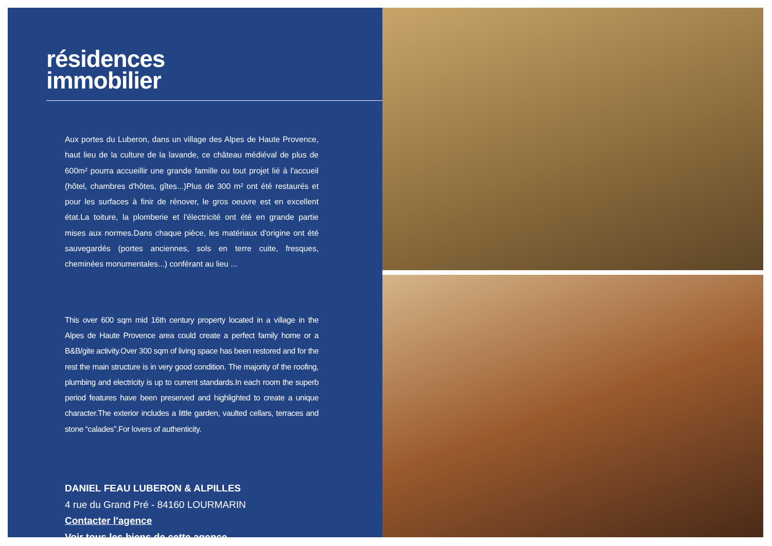résidences
immobilier
Aux portes du Luberon, dans un village des Alpes de Haute Provence, haut lieu de la culture de la lavande, ce château médiéval de plus de 600m² pourra accueillir une grande famille ou tout projet lié à l'accueil (hôtel, chambres d'hôtes, gîtes...)Plus de 300 m² ont été restaurés et pour les surfaces à finir de rénover, le gros oeuvre est en excellent état.La toiture, la plomberie et l'électricité ont été en grande partie mises aux normes.Dans chaque pièce, les matériaux d'origine ont été sauvegardés (portes anciennes, sols en terre cuite, fresques, cheminées monumentales...) conférant au lieu ...
This over 600 sqm mid 16th century property located in a village in the Alpes de Haute Provence area could create a perfect family home or a B&B/gite activity.Over 300 sqm of living space has been restored and for the rest the main structure is in very good condition. The majority of the roofing, plumbing and electricity is up to current standards.In each room the superb period features have been preserved and highlighted to create a unique character.The exterior includes a little garden, vaulted cellars, terraces and stone “calades”.For lovers of authenticity.
DANIEL FEAU LUBERON & ALPILLES
4 rue du Grand Pré - 84160 LOURMARIN
Contacter l'agence
Voir tous les biens de cette agence